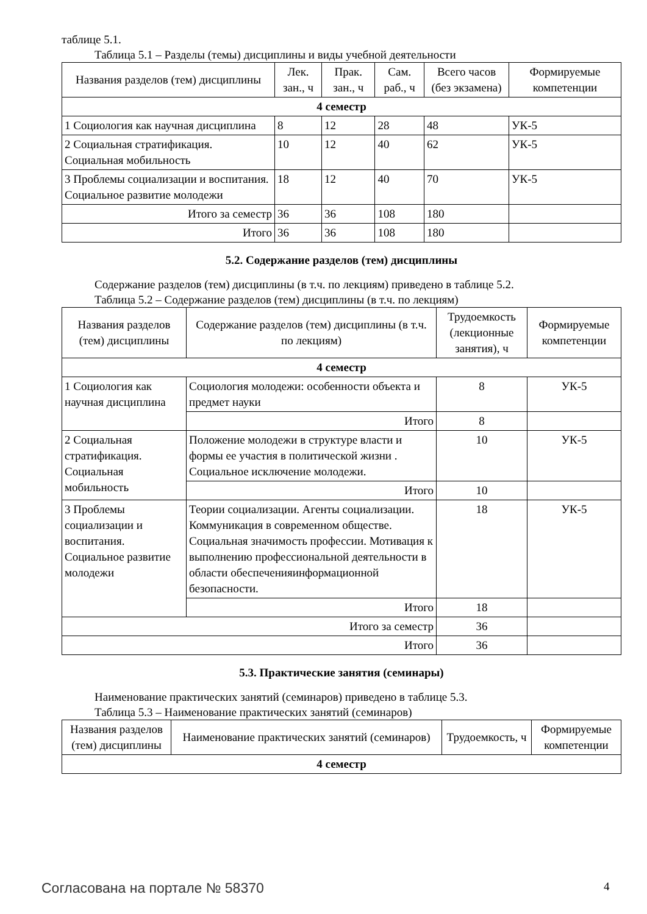таблице 5.1.
Таблица 5.1 – Разделы (темы) дисциплины и виды учебной деятельности
| Названия разделов (тем) дисциплины | Лек. зан., ч | Прак. зан., ч | Сам. раб., ч | Всего часов (без экзамена) | Формируемые компетенции |
| --- | --- | --- | --- | --- | --- |
| 4 семестр | | | | | |
| 1 Социология как научная дисциплина | 8 | 12 | 28 | 48 | УК-5 |
| 2 Социальная стратификация. Социальная мобильность | 10 | 12 | 40 | 62 | УК-5 |
| 3 Проблемы социализации и воспитания. Социальное развитие молодежи | 18 | 12 | 40 | 70 | УК-5 |
| Итого за семестр | 36 | 36 | 108 | 180 | |
| Итого | 36 | 36 | 108 | 180 | |
5.2. Содержание разделов (тем) дисциплины
Содержание разделов (тем) дисциплины (в т.ч. по лекциям) приведено в таблице 5.2.
Таблица 5.2 – Содержание разделов (тем) дисциплины (в т.ч. по лекциям)
| Названия разделов (тем) дисциплины | Содержание разделов (тем) дисциплины (в т.ч. по лекциям) | Трудоемкость (лекционные занятия), ч | Формируемые компетенции |
| --- | --- | --- | --- |
| 4 семестр | | | |
| 1 Социология как научная дисциплина | Социология молодежи: особенности объекта и предмет науки | 8 | УК-5 |
| | Итого | 8 | |
| 2 Социальная стратификация. Социальная мобильность | Положение молодежи в структуре власти и формы ее участия в политической жизни . Социальное исключение молодежи. | 10 | УК-5 |
| | Итого | 10 | |
| 3 Проблемы социализации и воспитания. Социальное развитие молодежи | Теории социализации. Агенты социализации. Коммуникация в современном обществе. Социальная значимость профессии. Мотивация к выполнению профессиональной деятельности в области обеспеченияинформационной безопасности. | 18 | УК-5 |
| | Итого | 18 | |
| Итого за семестр | | 36 | |
| Итого | | 36 | |
5.3. Практические занятия (семинары)
Наименование практических занятий (семинаров) приведено в таблице 5.3.
Таблица 5.3 – Наименование практических занятий (семинаров)
| Названия разделов (тем) дисциплины | Наименование практических занятий (семинаров) | Трудоемкость, ч | Формируемые компетенции |
| --- | --- | --- | --- |
| 4 семестр | | | |
Согласована на портале № 58370 4